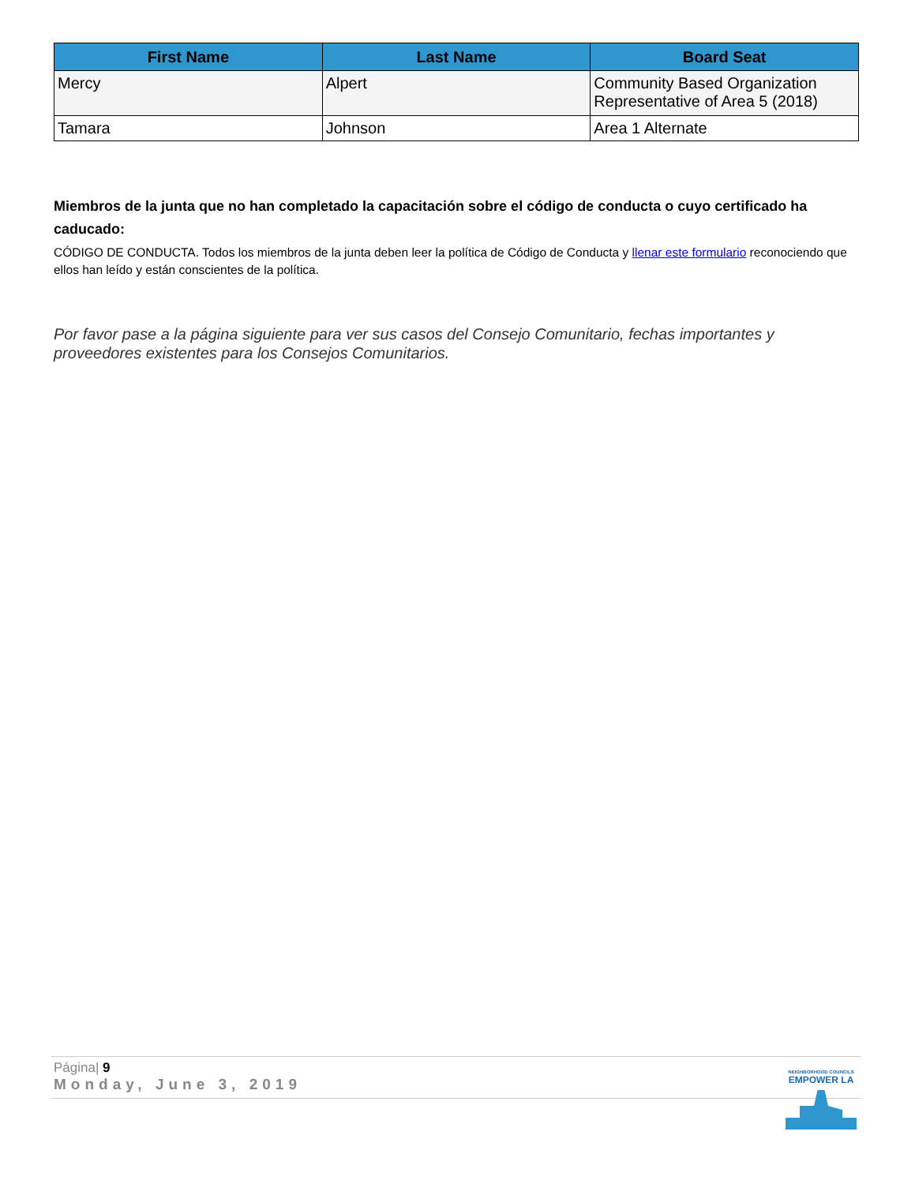| First Name | Last Name | Board Seat |
| --- | --- | --- |
| Mercy | Alpert | Community Based Organization Representative of Area 5 (2018) |
| Tamara | Johnson | Area 1 Alternate |
Miembros de la junta que no han completado la capacitación sobre el código de conducta o cuyo certificado ha caducado:
CÓDIGO DE CONDUCTA. Todos los miembros de la junta deben leer la política de Código de Conducta y llenar este formulario reconociendo que ellos han leído y están conscientes de la política.
Por favor pase a la página siguiente para ver sus casos del Consejo Comunitario, fechas importantes y proveedores existentes para los Consejos Comunitarios.
Página| 9
Monday, June 3, 2019
NEIGHBORHOOD COUNCILS
EMPOWER LA